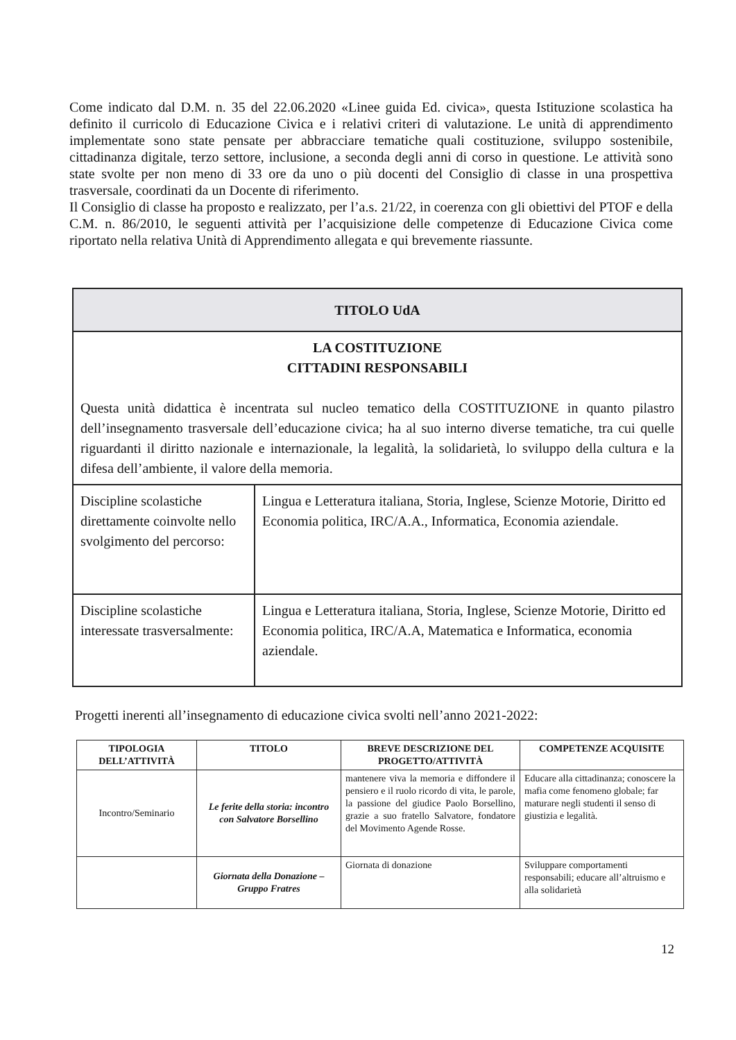Come indicato dal D.M. n. 35 del 22.06.2020 «Linee guida Ed. civica», questa Istituzione scolastica ha definito il curricolo di Educazione Civica e i relativi criteri di valutazione. Le unità di apprendimento implementate sono state pensate per abbracciare tematiche quali costituzione, sviluppo sostenibile, cittadinanza digitale, terzo settore, inclusione, a seconda degli anni di corso in questione. Le attività sono state svolte per non meno di 33 ore da uno o più docenti del Consiglio di classe in una prospettiva trasversale, coordinati da un Docente di riferimento.
Il Consiglio di classe ha proposto e realizzato, per l’a.s. 21/22, in coerenza con gli obiettivi del PTOF e della C.M. n. 86/2010, le seguenti attività per l’acquisizione delle competenze di Educazione Civica come riportato nella relativa Unità di Apprendimento allegata e qui brevemente riassunte.
| TITOLO UdA | |
| LA COSTITUZIONE CITTADINI RESPONSABILI Questa unità didattica è incentrata sul nucleo tematico della COSTITUZIONE in quanto pilastro dell’insegnamento trasversale dell’educazione civica; ha al suo interno diverse tematiche, tra cui quelle riguardanti il diritto nazionale e internazionale, la legalità, la solidarietà, lo sviluppo della cultura e la difesa dell’ambiente, il valore della memoria. | |
| Discipline scolastiche direttamente coinvolte nello svolgimento del percorso: | Lingua e Letteratura italiana, Storia, Inglese, Scienze Motorie, Diritto ed Economia politica, IRC/A.A., Informatica, Economia aziendale. |
| Discipline scolastiche interessate trasversalmente: | Lingua e Letteratura italiana, Storia, Inglese, Scienze Motorie, Diritto ed Economia politica, IRC/A.A, Matematica e Informatica, economia aziendale. |
Progetti inerenti all’insegnamento di educazione civica svolti nell’anno 2021-2022:
| TIPOLOGIA DELL’ATTIVITÀ | TITOLO | BREVE DESCRIZIONE DEL PROGETTO/ATTIVITÀ | COMPETENZE ACQUISITE |
| --- | --- | --- | --- |
| Incontro/Seminario | Le ferite della storia: incontro con Salvatore Borsellino | mantenere viva la memoria e diffondere il pensiero e il ruolo ricordo di vita, le parole, la passione del giudice Paolo Borsellino, grazie a suo fratello Salvatore, fondatore del Movimento Agende Rosse. | Educare alla cittadinanza; conoscere la mafia come fenomeno globale; far maturare negli studenti il senso di giustizia e legalità. |
| | Giornata della Donazione – Gruppo Fratres | Giornata di donazione | Sviluppare comportamenti responsabili; educare all’altruismo e alla solidarietà |
12